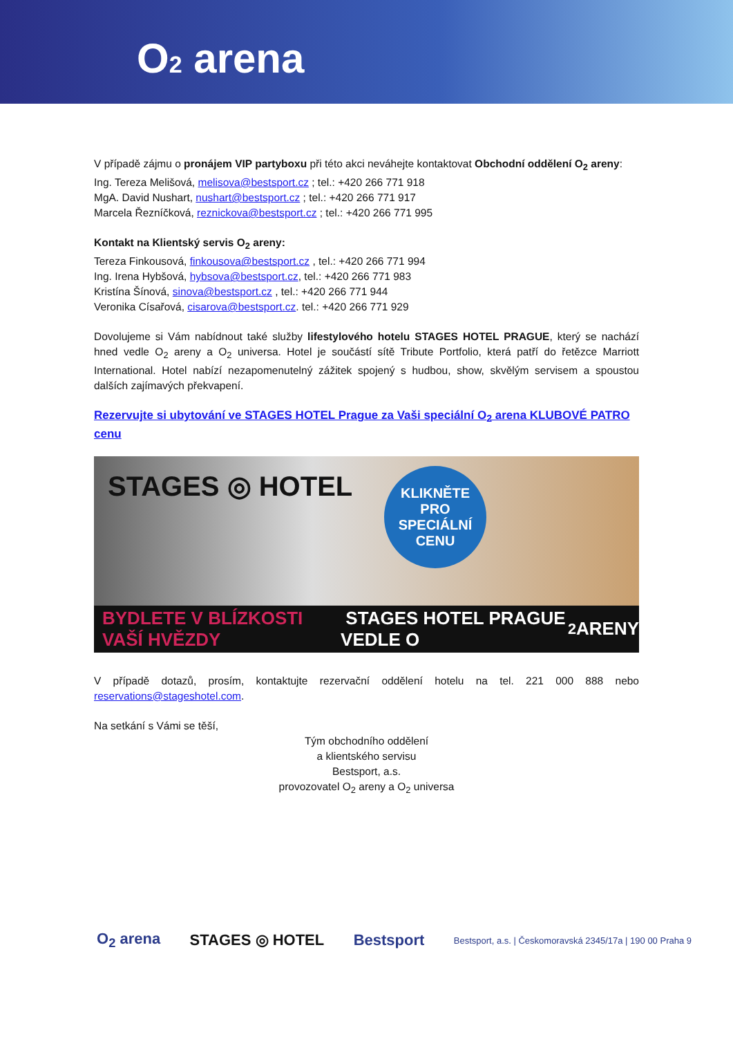O2 arena
V případě zájmu o pronájem VIP partyboxu při této akci neváhejte kontaktovat Obchodní oddělení O<sub>2</sub> areny:
Ing. Tereza Melišová, melisova@bestsport.cz ; tel.: +420 266 771 918
MgA. David Nushart, nushart@bestsport.cz ; tel.: +420 266 771 917
Marcela Řezníčková, reznickova@bestsport.cz ; tel.: +420 266 771 995
Kontakt na Klientský servis O<sub>2</sub> areny:
Tereza Finkousová, finkousova@bestsport.cz , tel.: +420 266 771 994
Ing. Irena Hybšová, hybsova@bestsport.cz, tel.: +420 266 771 983
Kristína Šínová, sinova@bestsport.cz , tel.: +420 266 771 944
Veronika Císařová, cisarova@bestsport.cz. tel.: +420 266 771 929
Dovolujeme si Vám nabídnout také služby lifestylového hotelu STAGES HOTEL PRAGUE, který se nachází hned vedle O<sub>2</sub> areny a O<sub>2</sub> universa. Hotel je součástí sítě Tribute Portfolio, která patří do řetězce Marriott International. Hotel nabízí nezapomenutelný zážitek spojený s hudbou, show, skvělým servisem a spoustou dalších zajímavých překvapení.
Rezervujte si ubytování ve STAGES HOTEL Prague za Vaši speciální O<sub>2</sub> arena KLUBOVÉ PATRO cenu
STAGES ◎ HOTEL
KLIKNĚTE
PRO SPECIÁLNÍ
CENU
BYDLETE V BLÍZKOSTI VAŠÍ HVĚZDY STAGES HOTEL PRAGUE VEDLE O<sub>2</sub> ARENY
V případě dotazů, prosím, kontaktujte rezervační oddělení hotelu na tel. 221 000 888 nebo reservations@stageshotel.com.
Na setkání s Vámi se těší,
Tým obchodního oddělení
a klientského servisu
Bestsport, a.s.
provozovatel O<sub>2</sub> areny a O<sub>2</sub> universa
O<sub>2</sub> arena STAGES ◎ HOTEL Bestsport Bestsport, a.s. | Českomoravská 2345/17a | 190 00 Praha 9